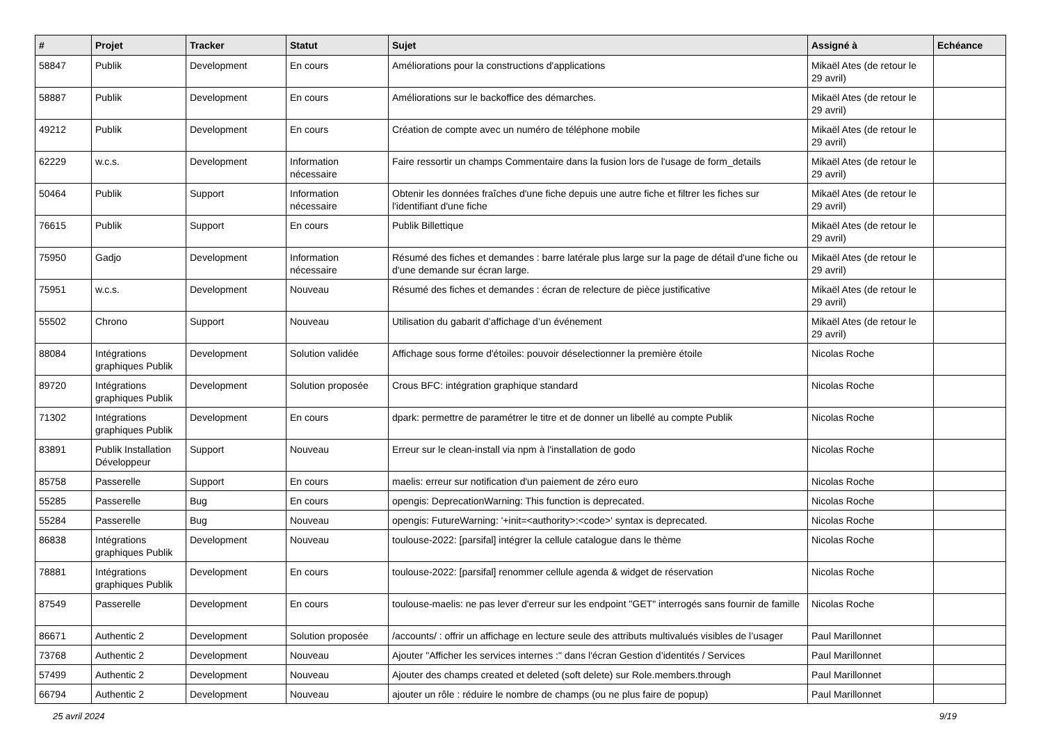| # | Projet | Tracker | Statut | Sujet | Assigné à | Echéance |
| --- | --- | --- | --- | --- | --- | --- |
| 58847 | Publik | Development | En cours | Améliorations pour la constructions d'applications | Mikaël Ates (de retour le 29 avril) | |
| 58887 | Publik | Development | En cours | Améliorations sur le backoffice des démarches. | Mikaël Ates (de retour le 29 avril) | |
| 49212 | Publik | Development | En cours | Création de compte avec un numéro de téléphone mobile | Mikaël Ates (de retour le 29 avril) | |
| 62229 | w.c.s. | Development | Information nécessaire | Faire ressortir un champs Commentaire dans la fusion lors de l'usage de form_details | Mikaël Ates (de retour le 29 avril) | |
| 50464 | Publik | Support | Information nécessaire | Obtenir les données fraîches d'une fiche depuis une autre fiche et filtrer les fiches sur l'identifiant d'une fiche | Mikaël Ates (de retour le 29 avril) | |
| 76615 | Publik | Support | En cours | Publik Billettique | Mikaël Ates (de retour le 29 avril) | |
| 75950 | Gadjo | Development | Information nécessaire | Résumé des fiches et demandes : barre latérale plus large sur la page de détail d'une fiche ou d'une demande sur écran large. | Mikaël Ates (de retour le 29 avril) | |
| 75951 | w.c.s. | Development | Nouveau | Résumé des fiches et demandes : écran de relecture de pièce justificative | Mikaël Ates (de retour le 29 avril) | |
| 55502 | Chrono | Support | Nouveau | Utilisation du gabarit d’affichage d’un événement | Mikaël Ates (de retour le 29 avril) | |
| 88084 | Intégrations graphiques Publik | Development | Solution validée | Affichage sous forme d'étoiles: pouvoir déselectionner la première étoile | Nicolas Roche | |
| 89720 | Intégrations graphiques Publik | Development | Solution proposée | Crous BFC: intégration graphique standard | Nicolas Roche | |
| 71302 | Intégrations graphiques Publik | Development | En cours | dpark: permettre de paramétrer le titre et de donner un libellé au compte Publik | Nicolas Roche | |
| 83891 | Publik Installation Développeur | Support | Nouveau | Erreur sur le clean-install via npm à l'installation de godo | Nicolas Roche | |
| 85758 | Passerelle | Support | En cours | maelis: erreur sur notification d'un paiement de zéro euro | Nicolas Roche | |
| 55285 | Passerelle | Bug | En cours | opengis: DeprecationWarning: This function is deprecated. | Nicolas Roche | |
| 55284 | Passerelle | Bug | Nouveau | opengis: FutureWarning: '+init=<authority>:<code>' syntax is deprecated. | Nicolas Roche | |
| 86838 | Intégrations graphiques Publik | Development | Nouveau | toulouse-2022: [parsifal] intégrer la cellule catalogue dans le thème | Nicolas Roche | |
| 78881 | Intégrations graphiques Publik | Development | En cours | toulouse-2022: [parsifal] renommer cellule agenda & widget de réservation | Nicolas Roche | |
| 87549 | Passerelle | Development | En cours | toulouse-maelis: ne pas lever d'erreur sur les endpoint "GET" interrogés sans fournir de famille | Nicolas Roche | |
| 86671 | Authentic 2 | Development | Solution proposée | /accounts/ : offrir un affichage en lecture seule des attributs multivalués visibles de l’usager | Paul Marillonnet | |
| 73768 | Authentic 2 | Development | Nouveau | Ajouter "Afficher les services internes :" dans l'écran Gestion d’identités / Services | Paul Marillonnet | |
| 57499 | Authentic 2 | Development | Nouveau | Ajouter des champs created et deleted (soft delete) sur Role.members.through | Paul Marillonnet | |
| 66794 | Authentic 2 | Development | Nouveau | ajouter un rôle : réduire le nombre de champs (ou ne plus faire de popup) | Paul Marillonnet | |
25 avril 2024 9/19